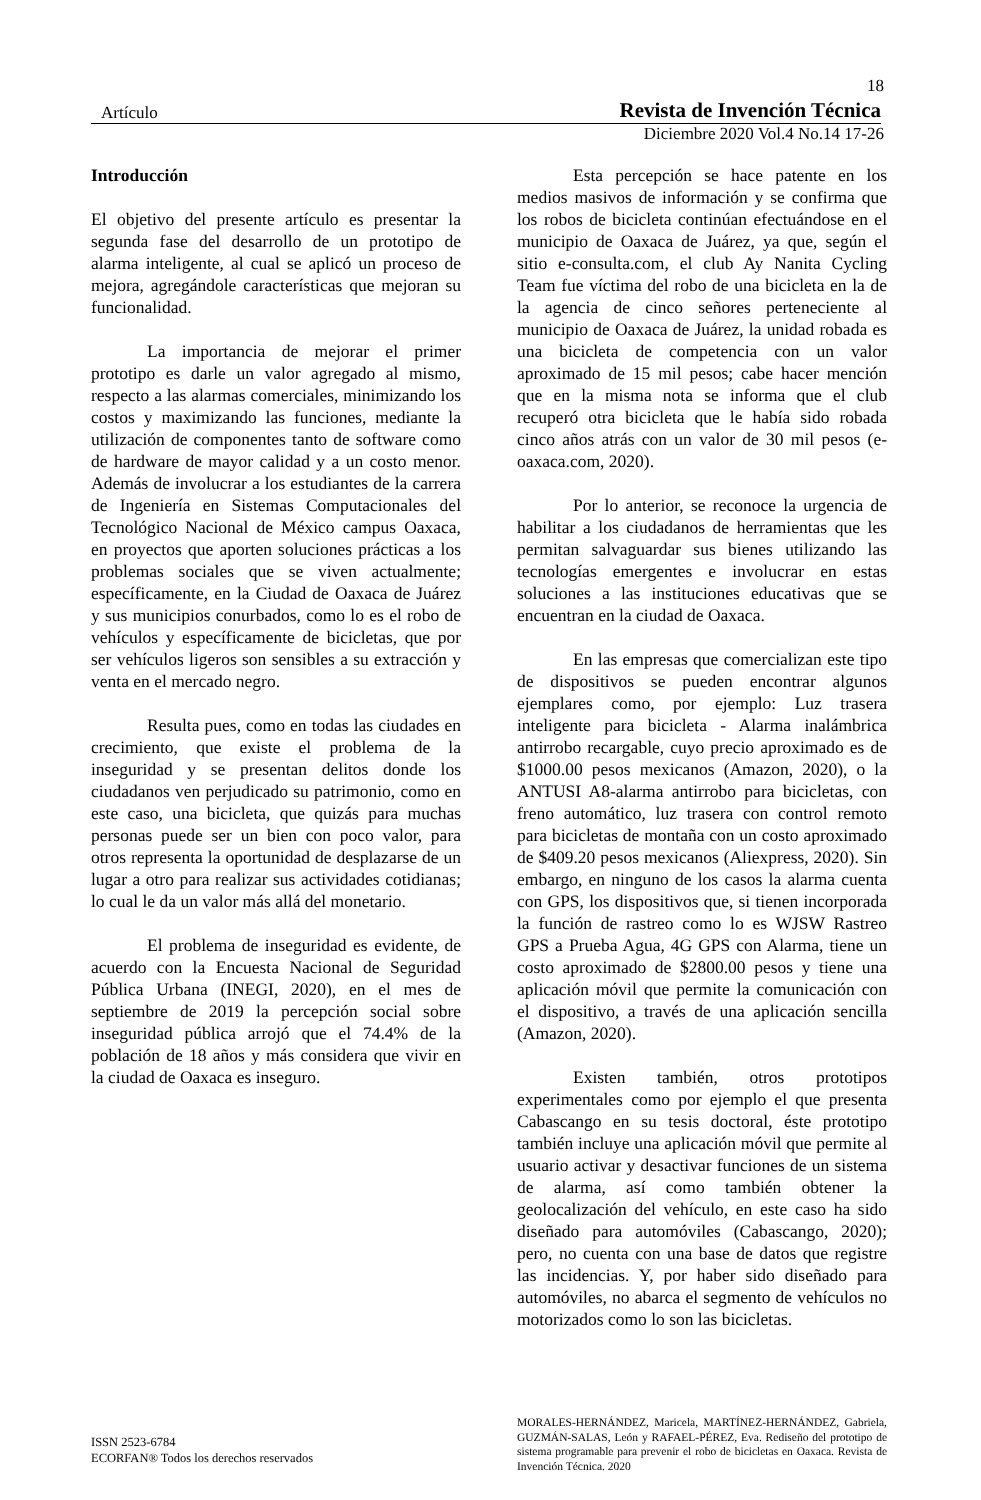18
Artículo Revista de Invención Técnica
Diciembre 2020 Vol.4 No.14 17-26
Introducción
El objetivo del presente artículo es presentar la segunda fase del desarrollo de un prototipo de alarma inteligente, al cual se aplicó un proceso de mejora, agregándole características que mejoran su funcionalidad.
La importancia de mejorar el primer prototipo es darle un valor agregado al mismo, respecto a las alarmas comerciales, minimizando los costos y maximizando las funciones, mediante la utilización de componentes tanto de software como de hardware de mayor calidad y a un costo menor. Además de involucrar a los estudiantes de la carrera de Ingeniería en Sistemas Computacionales del Tecnológico Nacional de México campus Oaxaca, en proyectos que aporten soluciones prácticas a los problemas sociales que se viven actualmente; específicamente, en la Ciudad de Oaxaca de Juárez y sus municipios conurbados, como lo es el robo de vehículos y específicamente de bicicletas, que por ser vehículos ligeros son sensibles a su extracción y venta en el mercado negro.
Resulta pues, como en todas las ciudades en crecimiento, que existe el problema de la inseguridad y se presentan delitos donde los ciudadanos ven perjudicado su patrimonio, como en este caso, una bicicleta, que quizás para muchas personas puede ser un bien con poco valor, para otros representa la oportunidad de desplazarse de un lugar a otro para realizar sus actividades cotidianas; lo cual le da un valor más allá del monetario.
El problema de inseguridad es evidente, de acuerdo con la Encuesta Nacional de Seguridad Pública Urbana (INEGI, 2020), en el mes de septiembre de 2019 la percepción social sobre inseguridad pública arrojó que el 74.4% de la población de 18 años y más considera que vivir en la ciudad de Oaxaca es inseguro.
Esta percepción se hace patente en los medios masivos de información y se confirma que los robos de bicicleta continúan efectuándose en el municipio de Oaxaca de Juárez, ya que, según el sitio e-consulta.com, el club Ay Nanita Cycling Team fue víctima del robo de una bicicleta en la de la agencia de cinco señores perteneciente al municipio de Oaxaca de Juárez, la unidad robada es una bicicleta de competencia con un valor aproximado de 15 mil pesos; cabe hacer mención que en la misma nota se informa que el club recuperó otra bicicleta que le había sido robada cinco años atrás con un valor de 30 mil pesos (e-oaxaca.com, 2020).
Por lo anterior, se reconoce la urgencia de habilitar a los ciudadanos de herramientas que les permitan salvaguardar sus bienes utilizando las tecnologías emergentes e involucrar en estas soluciones a las instituciones educativas que se encuentran en la ciudad de Oaxaca.
En las empresas que comercializan este tipo de dispositivos se pueden encontrar algunos ejemplares como, por ejemplo: Luz trasera inteligente para bicicleta - Alarma inalámbrica antirrobo recargable, cuyo precio aproximado es de $1000.00 pesos mexicanos (Amazon, 2020), o la ANTUSI A8-alarma antirrobo para bicicletas, con freno automático, luz trasera con control remoto para bicicletas de montaña con un costo aproximado de $409.20 pesos mexicanos (Aliexpress, 2020). Sin embargo, en ninguno de los casos la alarma cuenta con GPS, los dispositivos que, si tienen incorporada la función de rastreo como lo es WJSW Rastreo GPS a Prueba Agua, 4G GPS con Alarma, tiene un costo aproximado de $2800.00 pesos y tiene una aplicación móvil que permite la comunicación con el dispositivo, a través de una aplicación sencilla (Amazon, 2020).
Existen también, otros prototipos experimentales como por ejemplo el que presenta Cabascango en su tesis doctoral, éste prototipo también incluye una aplicación móvil que permite al usuario activar y desactivar funciones de un sistema de alarma, así como también obtener la geolocalización del vehículo, en este caso ha sido diseñado para automóviles (Cabascango, 2020); pero, no cuenta con una base de datos que registre las incidencias. Y, por haber sido diseñado para automóviles, no abarca el segmento de vehículos no motorizados como lo son las bicicletas.
ISSN 2523-6784
ECORFAN® Todos los derechos reservados
MORALES-HERNÁNDEZ, Maricela, MARTÍNEZ-HERNÁNDEZ, Gabriela, GUZMÁN-SALAS, León y RAFAEL-PÉREZ, Eva. Rediseño del prototipo de sistema programable para prevenir el robo de bicicletas en Oaxaca. Revista de Invención Técnica. 2020